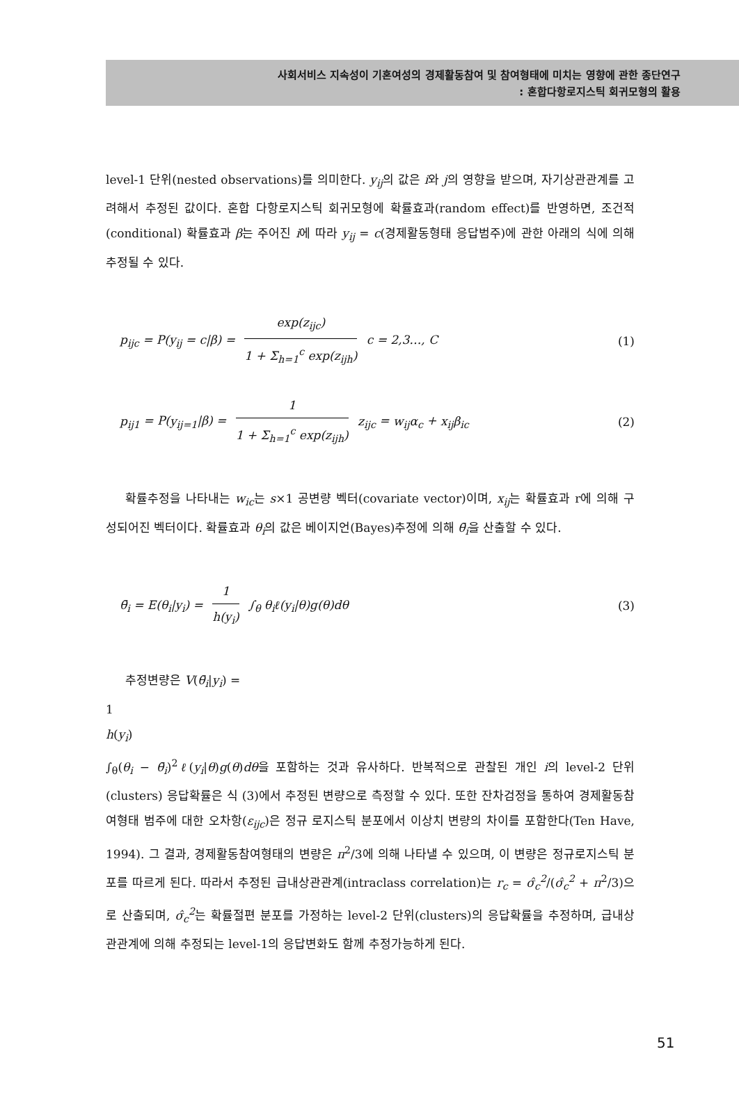사회서비스 지속성이 기혼여성의 경제활동참여 및 참여형태에 미치는 영향에 관한 종단연구
: 혼합다항로지스틱 회귀모형의 활용
level-1 단위(nested observations)를 의미한다. y<sub>ij</sub>의 값은 i와 j의 영향을 받으며, 자기상관관계를 고려해서 추정된 값이다. 혼합 다항로지스틱 회귀모형에 확률효과(random effect)를 반영하면, 조건적(conditional) 확률효과 β는 주어진 i에 따라 y<sub>ij</sub> = c(경제활동형태 응답범주)에 관한 아래의 식에 의해 추정될 수 있다.
p<sub>ijc</sub> = P(y<sub>ij</sub> = c|β) =
exp(z<sub>ijc</sub>)
1 + Σ<sub>h=1</sub><sup>c</sup> exp(z<sub>ijh</sub>)
c = 2,3…, C
(1)
p<sub>ij1</sub> = P(y<sub>ij=1</sub>|β) =
1
1 + Σ<sub>h=1</sub><sup>c</sup> exp(z<sub>ijh</sub>)
z<sub>ijc</sub> = w<sub>ij</sub>α<sub>c</sub> + x<sub>ij</sub>β<sub>ic</sub>
(2)
확률추정을 나타내는 w<sub>ic</sub>는 s×1 공변량 벡터(covariate vector)이며, x<sub>ij</sub>는 확률효과 r에 의해 구성되어진 벡터이다. 확률효과 θ<sub>i</sub>의 값은 베이지언(Bayes)추정에 의해 θ̄<sub>i</sub>을 산출할 수 있다.
θ̄<sub>i</sub> = E(θ<sub>i</sub>|y<sub>i</sub>) =
1
h(y<sub>i</sub>)
∫<sub>θ</sub> θ<sub>i</sub>ℓ(y<sub>i</sub>|θ)g(θ)dθ
(3)
추정변량은 V(θ̄<sub>i</sub>|y<sub>i</sub>) =
1
h(y<sub>i</sub>)
∫<sub>θ</sub>(θ<sub>i</sub> − θ̄<sub>i</sub>)<sup>2</sup>ℓ(y<sub>i</sub>|θ)g(θ)dθ을 포함하는 것과 유사하다. 반복적으로 관찰된 개인 i의 level-2 단위(clusters) 응답확률은 식 (3)에서 추정된 변량으로 측정할 수 있다. 또한 잔차검정을 통하여 경제활동참여형태 범주에 대한 오차항(ε<sub>ijc</sub>)은 정규 로지스틱 분포에서 이상치 변량의 차이를 포함한다(Ten Have, 1994). 그 결과, 경제활동참여형태의 변량은 π<sup>2</sup>/3에 의해 나타낼 수 있으며, 이 변량은 정규로지스틱 분포를 따르게 된다. 따라서 추정된 급내상관관계(intraclass correlation)는 r<sub>c</sub> = σ̂<sub>c</sub><sup>2</sup>/(σ̂<sub>c</sub><sup>2</sup> + π<sup>2</sup>/3)으로 산출되며, σ̂<sub>c</sub><sup>2</sup>는 확률절편 분포를 가정하는 level-2 단위(clusters)의 응답확률을 추정하며, 급내상관관계에 의해 추정되는 level-1의 응답변화도 함께 추정가능하게 된다.
51